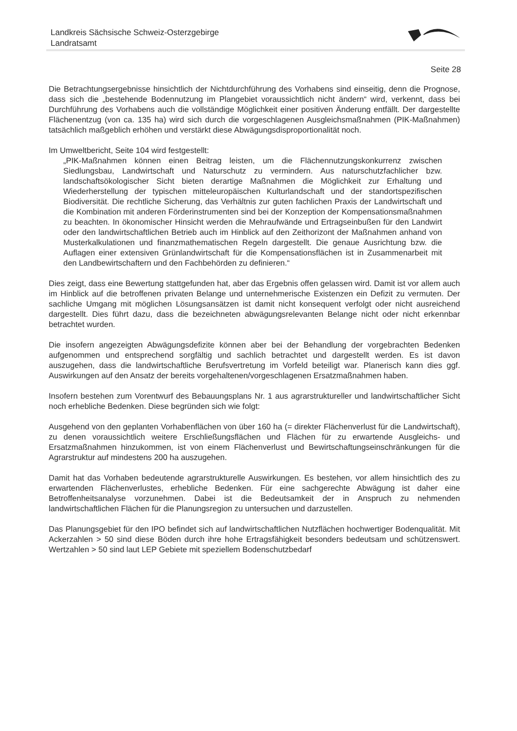Landkreis Sächsische Schweiz-Osterzgebirge
Landratsamt
Seite 28
Die Betrachtungsergebnisse hinsichtlich der Nichtdurchführung des Vorhabens sind einseitig, denn die Prognose, dass sich die „bestehende Bodennutzung im Plangebiet voraussichtlich nicht ändern“ wird, verkennt, dass bei Durchführung des Vorhabens auch die vollständige Möglichkeit einer positiven Änderung entfällt. Der dargestellte Flächenentzug (von ca. 135 ha) wird sich durch die vorgeschlagenen Ausgleichsmaßnahmen (PIK-Maßnahmen) tatsächlich maßgeblich erhöhen und verstärkt diese Abwägungsdisproportionalität noch.
Im Umweltbericht, Seite 104 wird festgestellt:
„PIK-Maßnahmen können einen Beitrag leisten, um die Flächennutzungskonkurrenz zwischen Siedlungsbau, Landwirtschaft und Naturschutz zu vermindern. Aus naturschutzfachlicher bzw. landschaftsökologischer Sicht bieten derartige Maßnahmen die Möglichkeit zur Erhaltung und Wiederherstellung der typischen mitteleuropäischen Kulturlandschaft und der standortspezifischen Biodiversität. Die rechtliche Sicherung, das Verhältnis zur guten fachlichen Praxis der Landwirtschaft und die Kombination mit anderen Förderinstrumenten sind bei der Konzeption der Kompensationsmaßnahmen zu beachten. In ökonomischer Hinsicht werden die Mehraufwände und Ertragseinbußen für den Landwirt oder den landwirtschaftlichen Betrieb auch im Hinblick auf den Zeithorizont der Maßnahmen anhand von Musterkalkulationen und finanzmathematischen Regeln dargestellt. Die genaue Ausrichtung bzw. die Auflagen einer extensiven Grünlandwirtschaft für die Kompensationsflächen ist in Zusammenarbeit mit den Landbewirtschaftern und den Fachbehörden zu definieren.“
Dies zeigt, dass eine Bewertung stattgefunden hat, aber das Ergebnis offen gelassen wird. Damit ist vor allem auch im Hinblick auf die betroffenen privaten Belange und unternehmerische Existenzen ein Defizit zu vermuten. Der sachliche Umgang mit möglichen Lösungsansätzen ist damit nicht konsequent verfolgt oder nicht ausreichend dargestellt. Dies führt dazu, dass die bezeichneten abwägungsrelevanten Belange nicht oder nicht erkennbar betrachtet wurden.
Die insofern angezeigten Abwägungsdefizite können aber bei der Behandlung der vorgebrachten Bedenken aufgenommen und entsprechend sorgfältig und sachlich betrachtet und dargestellt werden. Es ist davon auszugehen, dass die landwirtschaftliche Berufsvertretung im Vorfeld beteiligt war. Planerisch kann dies ggf. Auswirkungen auf den Ansatz der bereits vorgehaltenen/vorgeschlagenen Ersatzmaßnahmen haben.
Insofern bestehen zum Vorentwurf des Bebauungsplans Nr. 1 aus agrarstruktureller und landwirtschaftlicher Sicht noch erhebliche Bedenken. Diese begründen sich wie folgt:
Ausgehend von den geplanten Vorhabenflächen von über 160 ha (= direkter Flächenverlust für die Landwirtschaft), zu denen voraussichtlich weitere Erschließungsflächen und Flächen für zu erwartende Ausgleichs- und Ersatzmaßnahmen hinzukommen, ist von einem Flächenverlust und Bewirtschaftungseinschränkungen für die Agrarstruktur auf mindestens 200 ha auszugehen.
Damit hat das Vorhaben bedeutende agrarstrukturelle Auswirkungen. Es bestehen, vor allem hinsichtlich des zu erwartenden Flächenverlustes, erhebliche Bedenken. Für eine sachgerechte Abwägung ist daher eine Betroffenheitsanalyse vorzunehmen. Dabei ist die Bedeutsamkeit der in Anspruch zu nehmenden landwirtschaftlichen Flächen für die Planungsregion zu untersuchen und darzustellen.
Das Planungsgebiet für den IPO befindet sich auf landwirtschaftlichen Nutzflächen hochwertiger Bodenqualität. Mit Ackerzahlen > 50 sind diese Böden durch ihre hohe Ertragsfähigkeit besonders bedeutsam und schützenswert. Wertzahlen > 50 sind laut LEP Gebiete mit speziellem Bodenschutzbedarf